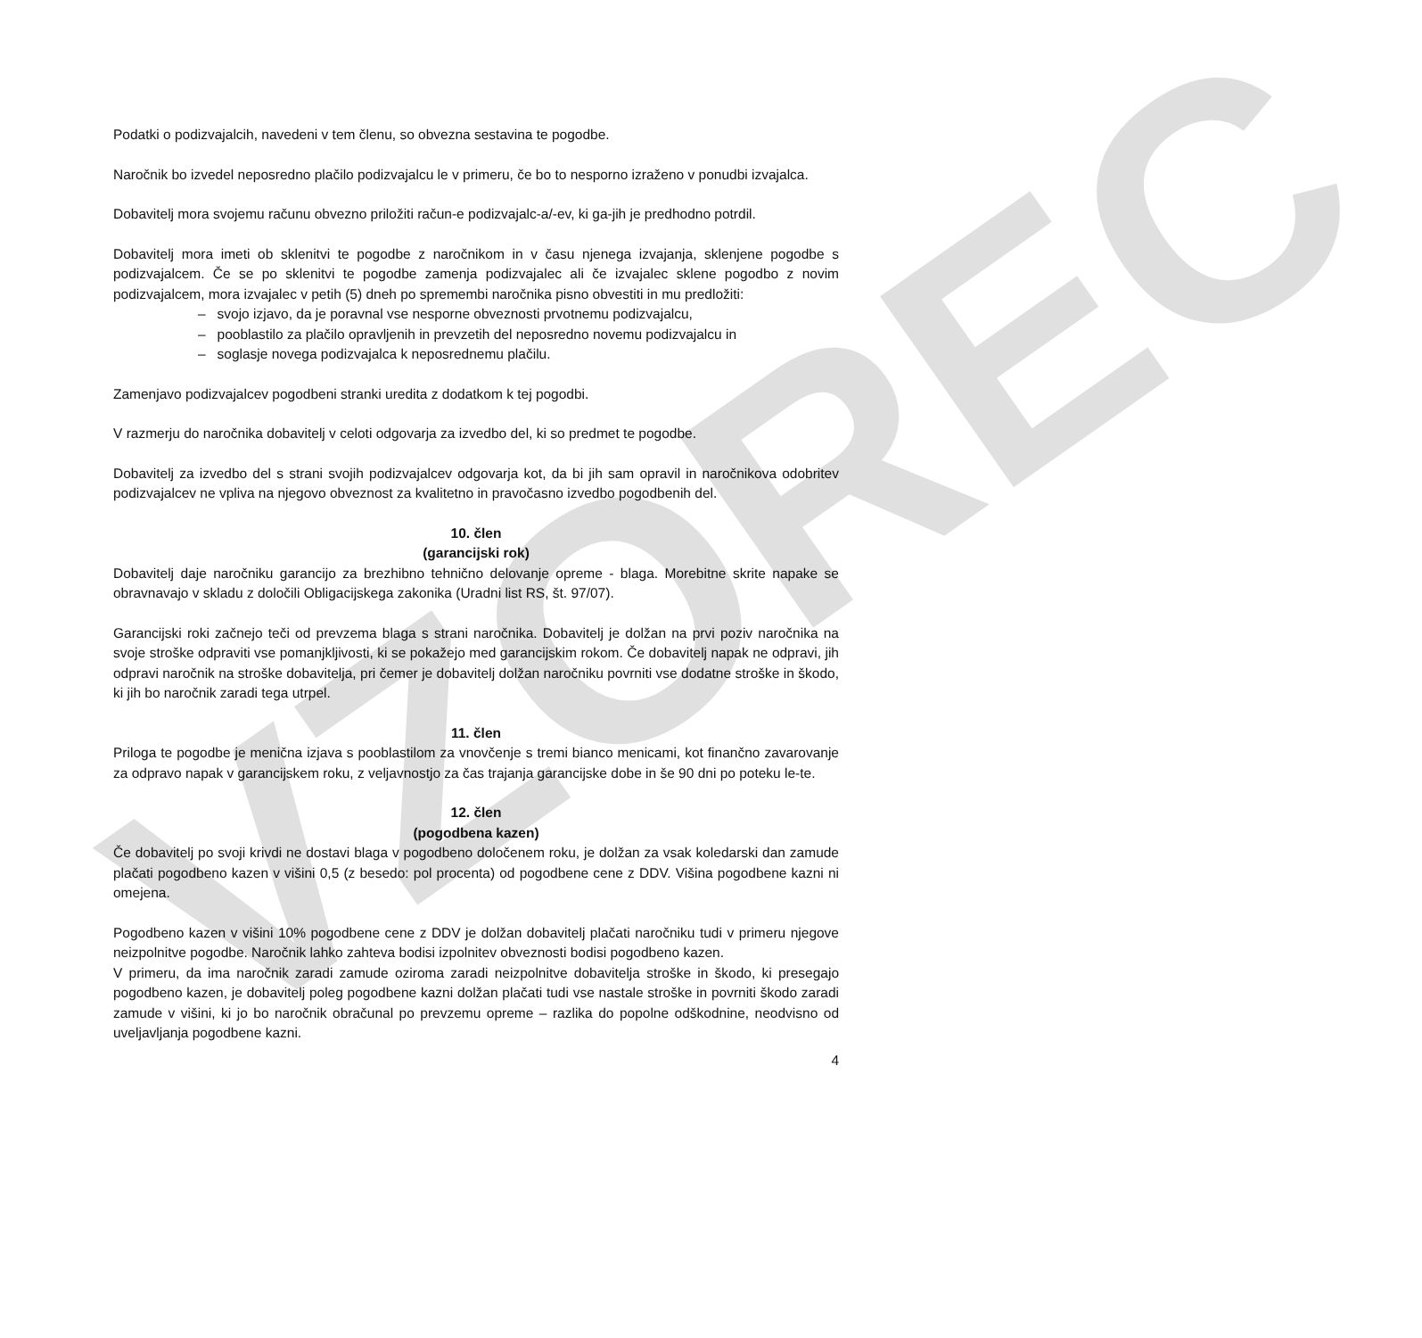VZOREC
Podatki o podizvajalcih, navedeni v tem členu, so obvezna sestavina te pogodbe.
Naročnik bo izvedel neposredno plačilo podizvajalcu le v primeru, če bo to nesporno izraženo v ponudbi izvajalca.
Dobavitelj mora svojemu računu obvezno priložiti račun-e podizvajalc-a/-ev, ki ga-jih je predhodno potrdil.
Dobavitelj mora imeti ob sklenitvi te pogodbe z naročnikom in v času njenega izvajanja, sklenjene pogodbe s podizvajalcem. Če se po sklenitvi te pogodbe zamenja podizvajalec ali če izvajalec sklene pogodbo z novim podizvajalcem, mora izvajalec v petih (5) dneh po spremembi naročnika pisno obvestiti in mu predložiti:
– svojo izjavo, da je poravnal vse nesporne obveznosti prvotnemu podizvajalcu,
– pooblastilo za plačilo opravljenih in prevzetih del neposredno novemu podizvajalcu in
– soglasje novega podizvajalca k neposrednemu plačilu.
Zamenjavo podizvajalcev pogodbeni stranki uredita z dodatkom k tej pogodbi.
V razmerju do naročnika dobavitelj v celoti odgovarja za izvedbo del, ki so predmet te pogodbe.
Dobavitelj za izvedbo del s strani svojih podizvajalcev odgovarja kot, da bi jih sam opravil in naročnikova odobritev podizvajalcev ne vpliva na njegovo obveznost za kvalitetno in pravočasno izvedbo pogodbenih del.
10. člen
(garancijski rok)
Dobavitelj daje naročniku garancijo za brezhibno tehnično delovanje opreme - blaga. Morebitne skrite napake se obravnavajo v skladu z določili Obligacijskega zakonika (Uradni list RS, št. 97/07).
Garancijski roki začnejo teči od prevzema blaga s strani naročnika. Dobavitelj je dolžan na prvi poziv naročnika na svoje stroške odpraviti vse pomanjkljivosti, ki se pokažejo med garancijskim rokom. Če dobavitelj napak ne odpravi, jih odpravi naročnik na stroške dobavitelja, pri čemer je dobavitelj dolžan naročniku povrniti vse dodatne stroške in škodo, ki jih bo naročnik zaradi tega utrpel.
11. člen
Priloga te pogodbe je menična izjava s pooblastilom za vnovčenje s tremi bianco menicami, kot finančno zavarovanje za odpravo napak v garancijskem roku, z veljavnostjo za čas trajanja garancijske dobe in še 90 dni po poteku le-te.
12. člen
(pogodbena kazen)
Če dobavitelj po svoji krivdi ne dostavi blaga v pogodbeno določenem roku, je dolžan za vsak koledarski dan zamude plačati pogodbeno kazen v višini 0,5 (z besedo: pol procenta) od pogodbene cene z DDV. Višina pogodbene kazni ni omejena.
Pogodbeno kazen v višini 10% pogodbene cene z DDV je dolžan dobavitelj plačati naročniku tudi v primeru njegove neizpolnitve pogodbe. Naročnik lahko zahteva bodisi izpolnitev obveznosti bodisi pogodbeno kazen.
V primeru, da ima naročnik zaradi zamude oziroma zaradi neizpolnitve dobavitelja stroške in škodo, ki presegajo pogodbeno kazen, je dobavitelj poleg pogodbene kazni dolžan plačati tudi vse nastale stroške in povrniti škodo zaradi zamude v višini, ki jo bo naročnik obračunal po prevzemu opreme – razlika do popolne odškodnine, neodvisno od uveljavljanja pogodbene kazni.
4